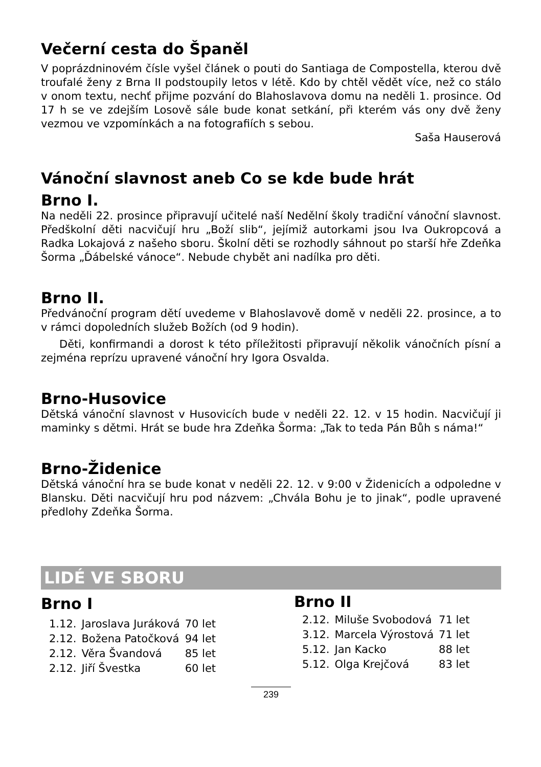Večerní cesta do Španěl
V poprázdninovém čísle vyšel článek o pouti do Santiaga de Compostella, kterou dvě troufalé ženy z Brna II podstoupily letos v létě. Kdo by chtěl vědět více, než co stálo v onom textu, nechť přijme pozvání do Blahoslavova domu na neděli 1. prosince. Od 17 h se ve zdejším Losově sále bude konat setkání, při kterém vás ony dvě ženy vezmou ve vzpomínkách a na fotografiích s sebou.
Saša Hauserová
Vánoční slavnost aneb Co se kde bude hrát
Brno I.
Na neděli 22. prosince připravují učitelé naší Nedělní školy tradiční vánoční slavnost. Předškolní děti nacvičují hru „Boží slib“, jejímiž autorkami jsou Iva Oukropcová a Radka Lokajová z našeho sboru. Školní děti se rozhodly sáhnout po starší hře Zdeňka Šorma „Ďábelské vánoce“. Nebude chybět ani nadílka pro děti.
Brno II.
Předvánoční program dětí uvedeme v Blahoslavově domě v neděli 22. prosince, a to v rámci dopoledních služeb Božích (od 9 hodin).
Děti, konfirmandi a dorost k této příležitosti připravují několik vánočních písní a zejména reprízu upravené vánoční hry Igora Osvalda.
Brno-Husovice
Dětská vánoční slavnost v Husovicích bude v neděli 22. 12. v 15 hodin. Nacvičují ji maminky s dětmi. Hrát se bude hra Zdeňka Šorma: „Tak to teda Pán Bůh s náma!“
Brno-Židenice
Dětská vánoční hra se bude konat v neděli 22. 12. v 9:00 v Židenicích a odpoledne v Blansku. Děti nacvičují hru pod názvem: „Chvála Bohu je to jinak“, podle upravené předlohy Zdeňka Šorma.
LIDÉ VE SBORU
Brno I
| 1.12. | Jaroslava Juráková | 70 let |
| 2.12. | Božena Patočková | 94 let |
| 2.12. | Věra Švandová | 85 let |
| 2.12. | Jiří Švestka | 60 let |
Brno II
| 2.12. | Miluše Svobodová | 71 let |
| 3.12. | Marcela Výrostová | 71 let |
| 5.12. | Jan Kacko | 88 let |
| 5.12. | Olga Krejčová | 83 let |
239